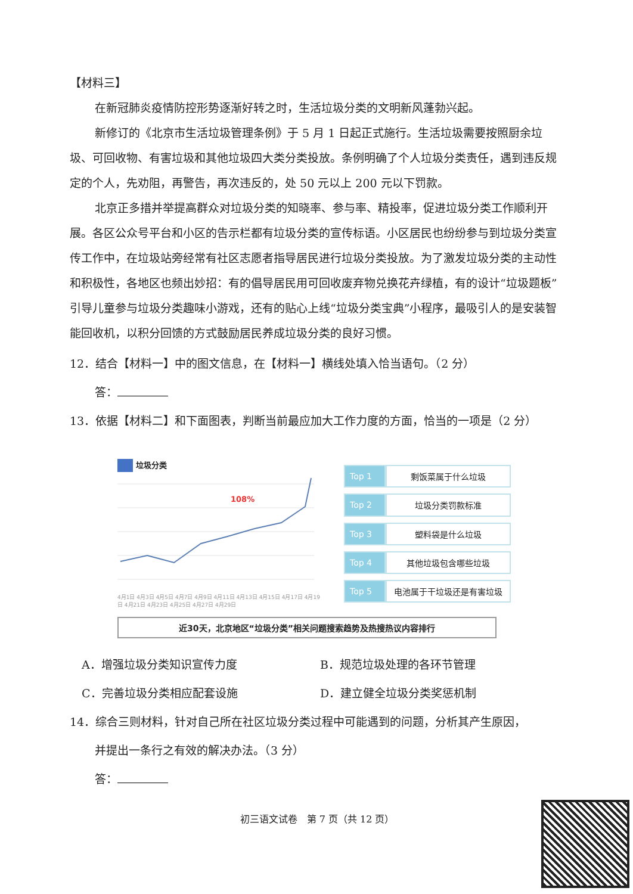【材料三】
在新冠肺炎疫情防控形势逐渐好转之时，生活垃圾分类的文明新风蓬勃兴起。
新修订的《北京市生活垃圾管理条例》于 5 月 1 日起正式施行。生活垃圾需要按照厨余垃圾、可回收物、有害垃圾和其他垃圾四大类分类投放。条例明确了个人垃圾分类责任，遇到违反规定的个人，先劝阻，再警告，再次违反的，处 50 元以上 200 元以下罚款。
北京正多措并举提高群众对垃圾分类的知晓率、参与率、精投率，促进垃圾分类工作顺利开展。各区公众号平台和小区的告示栏都有垃圾分类的宣传标语。小区居民也纷纷参与到垃圾分类宣传工作中，在垃圾站旁经常有社区志愿者指导居民进行垃圾分类投放。为了激发垃圾分类的主动性和积极性，各地区也频出妙招：有的倡导居民用可回收废弃物兑换花卉绿植，有的设计“垃圾题板”引导儿童参与垃圾分类趣味小游戏，还有的贴心上线“垃圾分类宝典”小程序，最吸引人的是安装智能回收机，以积分回馈的方式鼓励居民养成垃圾分类的良好习惯。
12．结合【材料一】中的图文信息，在【材料一】横线处填入恰当语句。（2 分）
答：
13．依据【材料二】和下面图表，判断当前最应加大工作力度的方面，恰当的一项是（2 分）
垃圾分类
108%
4月1日 4月3日 4月5日 4月7日 4月9日 4月11日 4月13日 4月15日 4月17日 4月19日 4月21日 4月23日 4月25日 4月27日 4月29日
| Top 1 | 剩饭菜属于什么垃圾 |
| Top 2 | 垃圾分类罚款标准 |
| Top 3 | 塑料袋是什么垃圾 |
| Top 4 | 其他垃圾包含哪些垃圾 |
| Top 5 | 电池属于干垃圾还是有害垃圾 |
近30天，北京地区“垃圾分类”相关问题搜索趋势及热搜热议内容排行
A．增强垃圾分类知识宣传力度
B．规范垃圾处理的各环节管理
C．完善垃圾分类相应配套设施
D．建立健全垃圾分类奖惩机制
14．综合三则材料，针对自己所在社区垃圾分类过程中可能遇到的问题，分析其产生原因，
并提出一条行之有效的解决办法。（3 分）
答：
初三语文试卷　第 7 页（共 12 页）